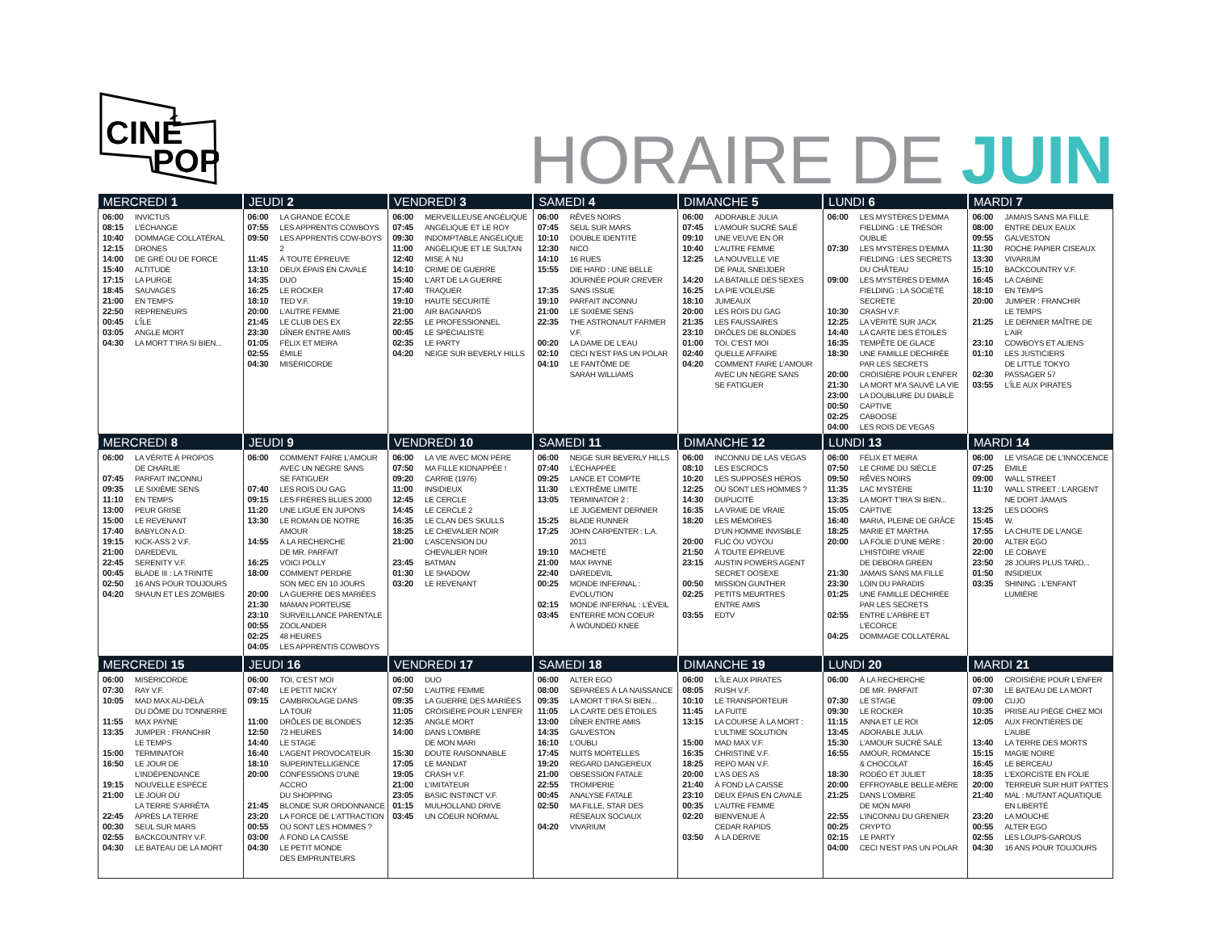CINÉ
POP
HORAIRE DE JUIN
| MERCREDI 1 | JEUDI 2 | VENDREDI 3 | SAMEDI 4 | DIMANCHE 5 | LUNDI 6 | MARDI 7 |
| --- | --- | --- | --- | --- | --- | --- |
| / 06:00 / INVICTUS / / 08:15 / L’ÉCHANGE / / 10:40 / DOMMAGE COLLATÉRAL / / 12:15 / DRONES / / 14:00 / DE GRÉ OU DE FORCE / / 15:40 / ALTITUDE / / 17:15 / LA PURGE / / 18:45 / SAUVAGES / / 21:00 / EN TEMPS / / 22:50 / REPRENEURS / / 00:45 / L’ÎLE / / 03:05 / ANGLE MORT / / 04:30 / LA MORT T’IRA SI BIEN... / | / 06:00 / LA GRANDE ÉCOLE / / 07:55 / LES APPRENTIS COWBOYS / / 09:50 / LES APPRENTIS COW-BOYS 2 / / 11:45 / À TOUTE ÉPREUVE / / 13:10 / DEUX ÉPAIS EN CAVALE / / 14:35 / DUO / / 16:25 / LE ROCKER / / 18:10 / TED V.F. / / 20:00 / L’AUTRE FEMME / / 21:45 / LE CLUB DES EX / / 23:30 / DÎNER ENTRE AMIS / / 01:05 / FÉLIX ET MEIRA / / 02:55 / ÉMILE / / 04:30 / MISÉRICORDE / | / 06:00 / MERVEILLEUSE ANGÉLIQUE / / 07:45 / ANGÉLIQUE ET LE ROY / / 09:30 / INDOMPTABLE ANGÉLIQUE / / 11:00 / ANGÉLIQUE ET LE SULTAN / / 12:40 / MISE À NU / / 14:10 / CRIME DE GUERRE / / 15:40 / L’ART DE LA GUERRE / / 17:40 / TRAQUER / / 19:10 / HAUTE SÉCURITÉ / / 21:00 / AIR BAGNARDS / / 22:55 / LE PROFESSIONNEL / / 00:45 / LE SPÉCIALISTE / / 02:35 / LE PARTY / / 04:20 / NEIGE SUR BEVERLY HILLS / | / 06:00 / RÊVES NOIRS / / 07:45 / SEUL SUR MARS / / 10:10 / DOUBLE IDENTITÉ / / 12:30 / NICO / / 14:10 / 16 RUES / / 15:55 / DIE HARD : UNE BELLE JOURNÉE POUR CREVER / / 17:35 / SANS ISSUE / / 19:10 / PARFAIT INCONNU / / 21:00 / LE SIXIÈME SENS / / 22:35 / THE ASTRONAUT FARMER V.F. / / 00:20 / LA DAME DE L’EAU / / 02:10 / CECI N’EST PAS UN POLAR / / 04:10 / LE FANTÔME DE SARAH WILLIAMS / | / 06:00 / ADORABLE JULIA / / 07:45 / L’AMOUR SUCRÉ SALÉ / / 09:10 / UNE VEUVE EN OR / / 10:40 / L’AUTRE FEMME / / 12:25 / LA NOUVELLE VIE DE PAUL SNEIJDER / / 14:20 / LA BATAILLE DES SEXES / / 16:25 / LA PIE VOLEUSE / / 18:10 / JUMEAUX / / 20:00 / LES ROIS DU GAG / / 21:35 / LES FAUSSAIRES / / 23:10 / DRÔLES DE BLONDES / / 01:00 / TOI, C’EST MOI / / 02:40 / QUELLE AFFAIRE / / 04:20 / COMMENT FAIRE L’AMOUR AVEC UN NÈGRE SANS SE FATIGUER / | / 06:00 / LES MYSTÈRES D’EMMA FIELDING : LE TRÉSOR OUBLIÉ / / 07:30 / LES MYSTÈRES D’EMMA FIELDING : LES SECRETS DU CHÂTEAU / / 09:00 / LES MYSTÈRES D’EMMA FIELDING : LA SOCIÉTÉ SECRÈTE / / 10:30 / CRASH V.F. / / 12:25 / LA VÉRITÉ SUR JACK / / 14:40 / LA CARTE DES ÉTOILES / / 16:35 / TEMPÊTE DE GLACE / / 18:30 / UNE FAMILLE DÉCHIRÉE PAR LES SECRETS / / 20:00 / CROISIÈRE POUR L’ENFER / / 21:30 / LA MORT M’A SAUVÉ LA VIE / / 23:00 / LA DOUBLURE DU DIABLE / / 00:50 / CAPTIVE / / 02:25 / CABOOSE / / 04:00 / LES ROIS DE VEGAS / | / 06:00 / JAMAIS SANS MA FILLE / / 08:00 / ENTRE DEUX EAUX / / 09:55 / GALVESTON / / 11:30 / ROCHE PAPIER CISEAUX / / 13:30 / VIVARIUM / / 15:10 / BACKCOUNTRY V.F. / / 16:45 / LA CABINE / / 18:10 / EN TEMPS / / 20:00 / JUMPER : FRANCHIR LE TEMPS / / 21:25 / LE DERNIER MAÎTRE DE L’AIR / / 23:10 / COWBOYS ET ALIENS / / 01:10 / LES JUSTICIERS DE LITTLE TOKYO / / 02:30 / PASSAGER 57 / / 03:55 / L’ÎLE AUX PIRATES / |
| MERCREDI 8 | JEUDI 9 | VENDREDI 10 | SAMEDI 11 | DIMANCHE 12 | LUNDI 13 | MARDI 14 |
| / 06:00 / LA VÉRITÉ À PROPOS DE CHARLIE / / 07:45 / PARFAIT INCONNU / / 09:35 / LE SIXIÈME SENS / / 11:10 / EN TEMPS / / 13:00 / PEUR GRISE / / 15:00 / LE REVENANT / / 17:40 / BABYLON A.D. / / 19:15 / KICK-ASS 2 V.F. / / 21:00 / DAREDEVIL / / 22:45 / SERENITY V.F. / / 00:45 / BLADE III : LA TRINITÉ / / 02:50 / 16 ANS POUR TOUJOURS / / 04:20 / SHAUN ET LES ZOMBIES / | / 06:00 / COMMENT FAIRE L’AMOUR AVEC UN NÈGRE SANS SE FATIGUER / / 07:40 / LES ROIS DU GAG / / 09:15 / LES FRÈRES BLUES 2000 / / 11:20 / UNE LIGUE EN JUPONS / / 13:30 / LE ROMAN DE NOTRE AMOUR / / 14:55 / À LA RECHERCHE DE MR. PARFAIT / / 16:25 / VOICI POLLY / / 18:00 / COMMENT PERDRE SON MEC EN 10 JOURS / / 20:00 / LA GUERRE DES MARIÉES / / 21:30 / MAMAN PORTEUSE / / 23:10 / SURVEILLANCE PARENTALE / / 00:55 / ZOOLANDER / / 02:25 / 48 HEURES / / 04:05 / LES APPRENTIS COWBOYS / | / 06:00 / LA VIE AVEC MON PÈRE / / 07:50 / MA FILLE KIDNAPPÉE ! / / 09:20 / CARRIE (1976) / / 11:00 / INSIDIEUX / / 12:45 / LE CERCLE / / 14:45 / LE CERCLE 2 / / 16:35 / LE CLAN DES SKULLS / / 18:25 / LE CHEVALIER NOIR / / 21:00 / L’ASCENSION DU CHEVALIER NOIR / / 23:45 / BATMAN / / 01:30 / LE SHADOW / / 03:20 / LE REVENANT / | / 06:00 / NEIGE SUR BEVERLY HILLS / / 07:40 / L’ÉCHAPPÉE / / 09:25 / LANCE ET COMPTE / / 11:30 / L’EXTRÊME LIMITE / / 13:05 / TERMINATOR 2 : LE JUGEMENT DERNIER / / 15:25 / BLADE RUNNER / / 17:25 / JOHN CARPENTER : L.A. 2013 / / 19:10 / MACHETÉ / / 21:00 / MAX PAYNE / / 22:40 / DAREDEVIL / / 00:25 / MONDE INFERNAL : ÉVOLUTION / / 02:15 / MONDE INFERNAL : L’ÉVEIL / / 03:45 / ENTERRE MON COEUR À WOUNDED KNEE / | / 06:00 / INCONNU DE LAS VEGAS / / 08:10 / LES ESCROCS / / 10:20 / LES SUPPOSÉS HÉROS / / 12:25 / OÙ SONT LES HOMMES ? / / 14:30 / DUPLICITÉ / / 16:35 / LA VRAIE DE VRAIE / / 18:20 / LES MÉMOIRES D’UN HOMME INVISIBLE / / 20:00 / FLIC OU VOYOU / / 21:50 / À TOUTE ÉPREUVE / / 23:15 / AUSTIN POWERS AGENT SECRET OOSEXE / / 00:50 / MISSION GUNTHER / / 02:25 / PETITS MEURTRES ENTRE AMIS / / 03:55 / EDTV / | / 06:00 / FÉLIX ET MEIRA / / 07:50 / LE CRIME DU SIÈCLE / / 09:50 / RÊVES NOIRS / / 11:35 / LAC MYSTÈRE / / 13:35 / LA MORT T’IRA SI BIEN... / / 15:05 / CAPTIVE / / 16:40 / MARIA, PLEINE DE GRÂCE / / 18:25 / MARIE ET MARTHA / / 20:00 / LA FOLIE D’UNE MÈRE : L’HISTOIRE VRAIE DE DEBORA GREEN / / 21:30 / JAMAIS SANS MA FILLE / / 23:30 / LOIN DU PARADIS / / 01:25 / UNE FAMILLE DÉCHIRÉE PAR LES SECRETS / / 02:55 / ENTRE L’ARBRE ET L’ÉCORCE / / 04:25 / DOMMAGE COLLATÉRAL / | / 06:00 / LE VISAGE DE L’INNOCENCE / / 07:25 / ÉMILE / / 09:00 / WALL STREET / / 11:10 / WALL STREET : L’ARGENT NE DORT JAMAIS / / 13:25 / LES DOORS / / 15:45 / W. / / 17:55 / LA CHUTE DE L’ANGE / / 20:00 / ALTER EGO / / 22:00 / LE COBAYE / / 23:50 / 28 JOURS PLUS TARD... / / 01:50 / INSIDIEUX / / 03:35 / SHINING : L’ENFANT LUMIÈRE / |
| MERCREDI 15 | JEUDI 16 | VENDREDI 17 | SAMEDI 18 | DIMANCHE 19 | LUNDI 20 | MARDI 21 |
| / 06:00 / MISÉRICORDE / / 07:30 / RAY V.F. / / 10:05 / MAD MAX AU-DELÀ DU DÔME DU TONNERRE / / 11:55 / MAX PAYNE / / 13:35 / JUMPER : FRANCHIR LE TEMPS / / 15:00 / TERMINATOR / / 16:50 / LE JOUR DE L’INDÉPENDANCE / / 19:15 / NOUVELLE ESPÈCE / / 21:00 / LE JOUR OÙ LA TERRE S’ARRÊTA / / 22:45 / APRÈS LA TERRE / / 00:30 / SEUL SUR MARS / / 02:55 / BACKCOUNTRY V.F. / / 04:30 / LE BATEAU DE LA MORT / | / 06:00 / TOI, C’EST MOI / / 07:40 / LE PETIT NICKY / / 09:15 / CAMBRIOLAGE DANS LA TOUR / / 11:00 / DRÔLES DE BLONDES / / 12:50 / 72 HEURES / / 14:40 / LE STAGE / / 16:40 / L’AGENT PROVOCATEUR / / 18:10 / SUPERINTELLIGENCE / / 20:00 / CONFESSIONS D’UNE ACCRO DU SHOPPING / / 21:45 / BLONDE SUR ORDONNANCE / / 23:20 / LA FORCE DE L’ATTRACTION / / 00:55 / OÙ SONT LES HOMMES ? / / 03:00 / À FOND LA CAISSE / / 04:30 / LE PETIT MONDE DES EMPRUNTEURS / | / 06:00 / DUO / / 07:50 / L’AUTRE FEMME / / 09:35 / LA GUERRE DES MARIÉES / / 11:05 / CROISIÈRE POUR L’ENFER / / 12:35 / ANGLE MORT / / 14:00 / DANS L’OMBRE DE MON MARI / / 15:30 / DOUTE RAISONNABLE / / 17:05 / LE MANDAT / / 19:05 / CRASH V.F. / / 21:00 / L’IMITATEUR / / 23:05 / BASIC INSTINCT V.F. / / 01:15 / MULHOLLAND DRIVE / / 03:45 / UN COEUR NORMAL / | / 06:00 / ALTER EGO / / 08:00 / SÉPARÉES À LA NAISSANCE / / 09:35 / LA MORT T’IRA SI BIEN... / / 11:05 / LA CARTE DES ÉTOILES / / 13:00 / DÎNER ENTRE AMIS / / 14:35 / GALVESTON / / 16:10 / L’OUBLI / / 17:45 / NUITS MORTELLES / / 19:20 / REGARD DANGEREUX / / 21:00 / OBSESSION FATALE / / 22:55 / TROMPERIE / / 00:45 / ANALYSE FATALE / / 02:50 / MA FILLE, STAR DES RÉSEAUX SOCIAUX / / 04:20 / VIVARIUM / | / 06:00 / L’ÎLE AUX PIRATES / / 08:05 / RUSH V.F. / / 10:10 / LE TRANSPORTEUR / / 11:45 / LA FUITE / / 13:15 / LA COURSE À LA MORT : L’ULTIME SOLUTION / / 15:00 / MAD MAX V.F. / / 16:35 / CHRISTINE V.F. / / 18:25 / REPO MAN V.F. / / 20:00 / L’AS DES AS / / 21:40 / À FOND LA CAISSE / / 23:10 / DEUX ÉPAIS EN CAVALE / / 00:35 / L’AUTRE FEMME / / 02:20 / BIENVENUE À CEDAR RAPIDS / / 03:50 / À LA DÉRIVE / | / 06:00 / À LA RECHERCHE DE MR. PARFAIT / / 07:30 / LE STAGE / / 09:30 / LE ROCKER / / 11:15 / ANNA ET LE ROI / / 13:45 / ADORABLE JULIA / / 15:30 / L’AMOUR SUCRÉ SALÉ / / 16:55 / AMOUR, ROMANCE & CHOCOLAT / / 18:30 / RODÉO ET JULIET / / 20:00 / EFFROYABLE BELLE-MÈRE / / 21:25 / DANS L’OMBRE DE MON MARI / / 22:55 / L’INCONNU DU GRENIER / / 00:25 / CRYPTO / / 02:15 / LE PARTY / / 04:00 / CECI N’EST PAS UN POLAR / | / 06:00 / CROISIÈRE POUR L’ENFER / / 07:30 / LE BATEAU DE LA MORT / / 09:00 / CUJO / / 10:35 / PRISE AU PIÈGE CHEZ MOI / / 12:05 / AUX FRONTIÈRES DE L’AUBE / / 13:40 / LA TERRE DES MORTS / / 15:15 / MAGIE NOIRE / / 16:45 / LE BERCEAU / / 18:35 / L’EXORCISTE EN FOLIE / / 20:00 / TERREUR SUR HUIT PATTES / / 21:40 / MAL : MUTANT AQUATIQUE EN LIBERTÉ / / 23:20 / LA MOUCHE / / 00:55 / ALTER EGO / / 02:55 / LES LOUPS-GAROUS / / 04:30 / 16 ANS POUR TOUJOURS / |